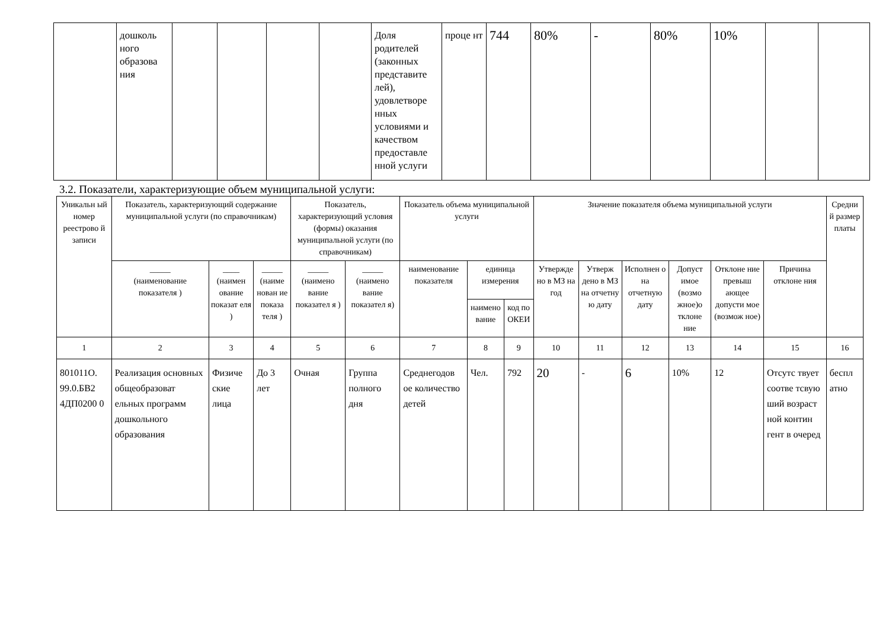| | дошколь ного образова ния | | | | | Доля родителей (законных представите лей), удовлетворе нных условиями и качеством предоставле нной услуги | проце нт | 744 | 80% | - | 80% | 10% | | |
3.2. Показатели, характеризующие объем муниципальной услуги:
| Уникальн ый номер реестрово й записи | Показатель, характеризующий содержание муниципальной услуги (по справочникам) | | | Показатель, характеризующий условия (формы) оказания муниципальной услуги (по справочникам) | | Показатель объема муниципальной услуги | | | Значение показателя объема муниципальной услуги | | | | | | Средни й размер платы |
| --- | --- | --- | --- | --- | --- | --- | --- | --- | --- | --- | --- | --- | --- | --- | --- |
| | _____ (наименование показателя ) | ____ (наимен ование показат еля ) | _____ (наиме нован ие показа теля ) | _____ (наимено вание показател я ) | _____ (наимено вание показател я) | наименование показателя | единица измерения | | Утвержде но в МЗ на год | Утверж дено в МЗ на отчетну ю дату | Исполнен о на отчетную дату | Допуст имое (возмо жное)о тклоне ние | Отклоне ние превыш ающее допусти мое (возмож ное) | Причина отклоне ния | |
| | | | | | | | наимено вание | код по ОКЕИ | | | | | | | |
| 1 | 2 | 3 | 4 | 5 | 6 | 7 | 8 | 9 | 10 | 11 | 12 | 13 | 14 | 15 | 16 |
| 801011О. 99.0.БВ2 4ДП0200 0 | Реализация основных общеобразоват ельных программ дошкольного образования | Физиче ские лица | До 3 лет | Очная | Группа полного дня | Среднегодов ое количество детей | Чел. | 792 | 20 | - | 6 | 10% | 12 | Отсутс твует соотве тсвую ший возраст ной контин гент в очеред | беспл атно |